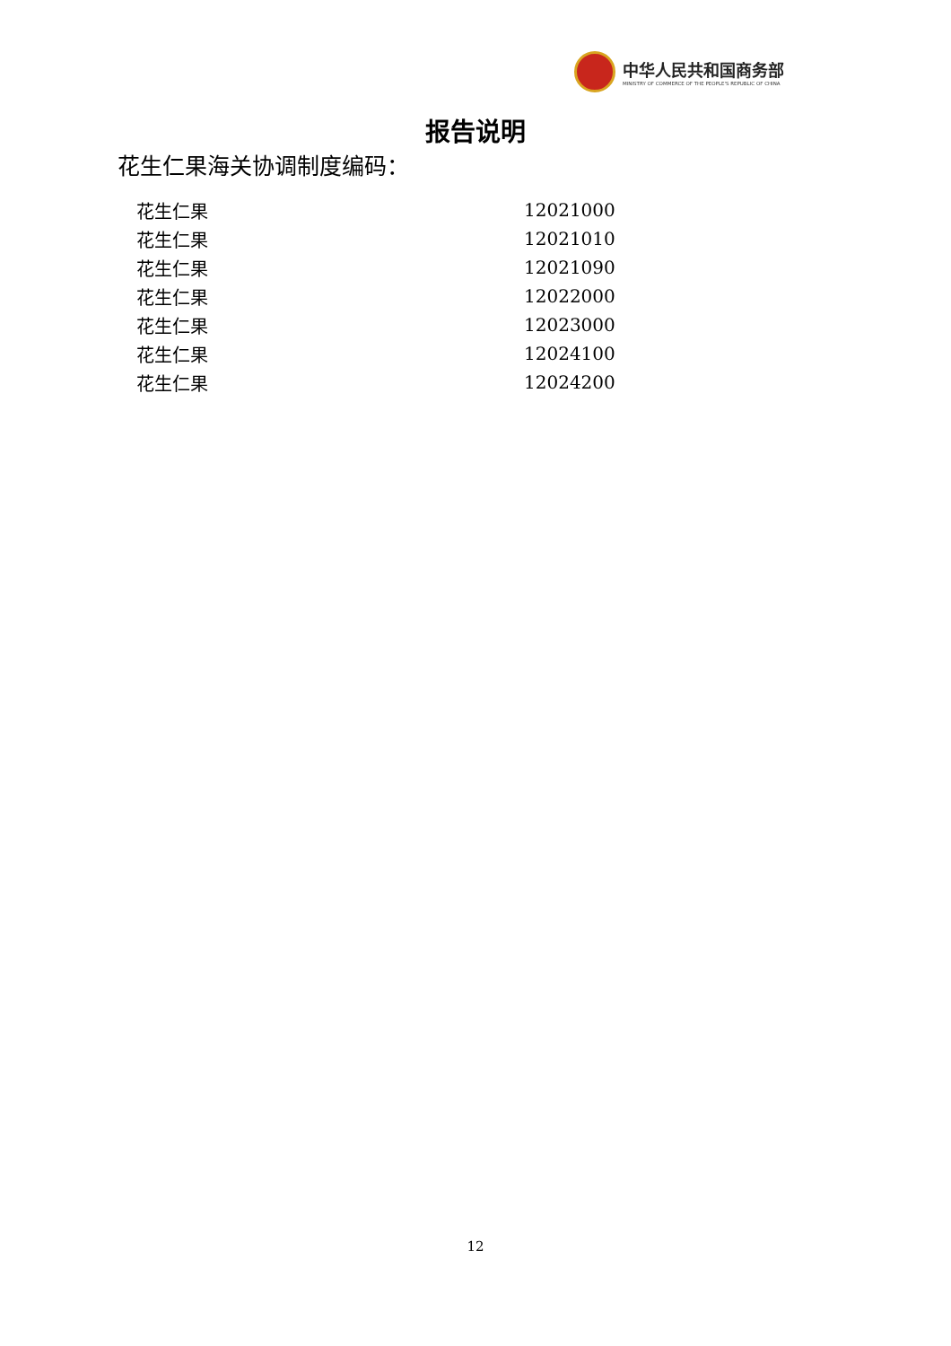中华人民共和国商务部
MINISTRY OF COMMERCE OF THE PEOPLE'S REPUBLIC OF CHINA
报告说明
花生仁果海关协调制度编码：
| 花生仁果 | 12021000 |
| 花生仁果 | 12021010 |
| 花生仁果 | 12021090 |
| 花生仁果 | 12022000 |
| 花生仁果 | 12023000 |
| 花生仁果 | 12024100 |
| 花生仁果 | 12024200 |
12